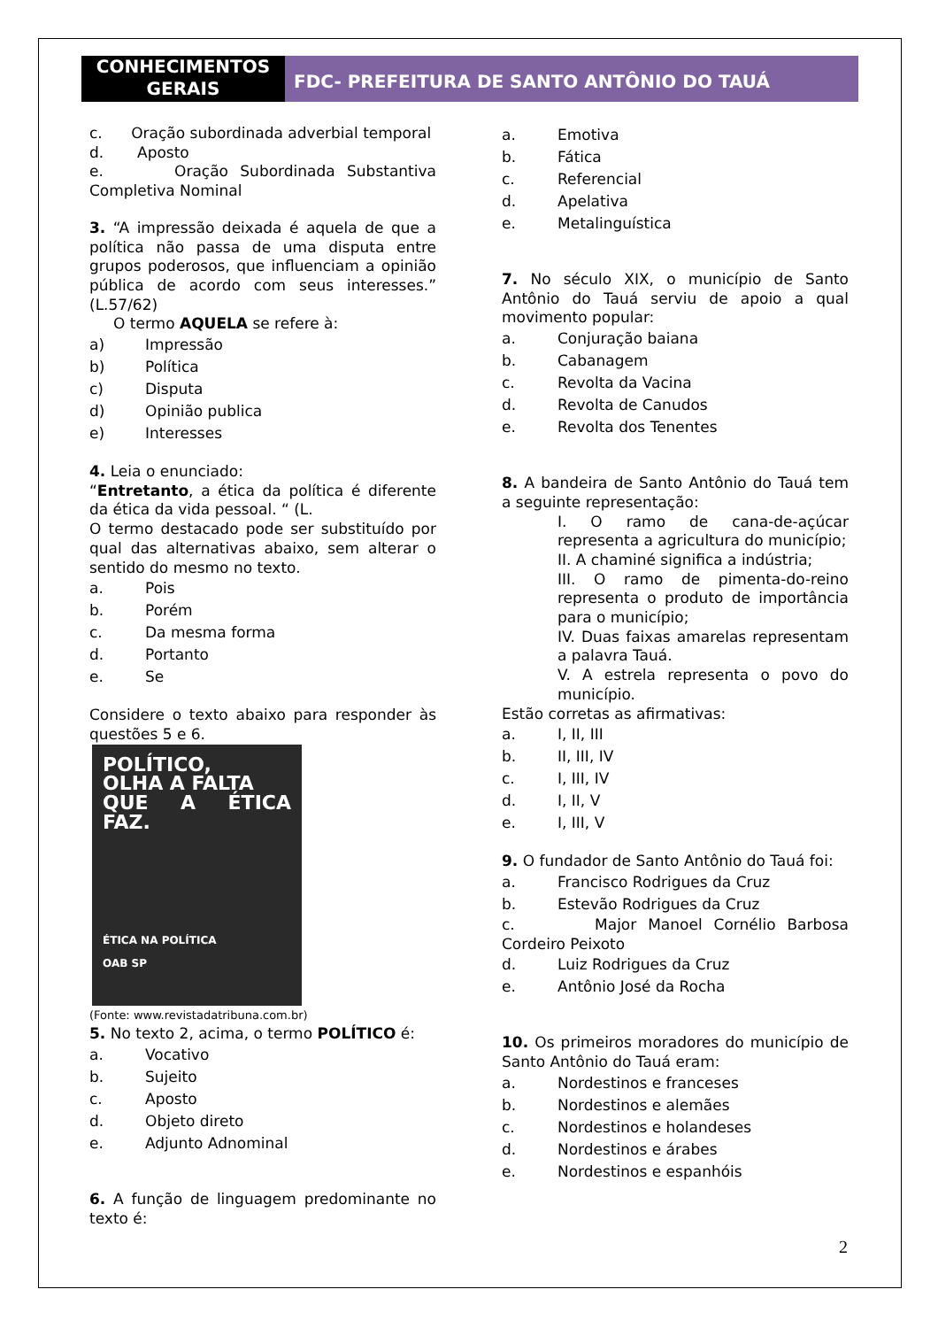CONHECIMENTOS GERAIS
FDC- PREFEITURA DE SANTO ANTÔNIO DO TAUÁ
c. Oração subordinada adverbial temporal
d. Aposto
e. Oração Subordinada Substantiva Completiva Nominal
3. “A impressão deixada é aquela de que a política não passa de uma disputa entre grupos poderosos, que influenciam a opinião pública de acordo com seus interesses.” (L.57/62)
O termo AQUELA se refere à:
a) Impressão
b) Política
c) Disputa
d) Opinião publica
e) Interesses
4. Leia o enunciado:
“Entretanto, a ética da política é diferente da ética da vida pessoal. “ (L.
O termo destacado pode ser substituído por qual das alternativas abaixo, sem alterar o sentido do mesmo no texto.
a. Pois
b. Porém
c. Da mesma forma
d. Portanto
e. Se
Considere o texto abaixo para responder às questões 5 e 6.
POLÍTICO,
OLHA A FALTA
QUE A ÉTICA FAZ.
ÉTICA NA POLÍTICA
OAB SP
(Fonte: www.revistadatribuna.com.br)
5. No texto 2, acima, o termo POLÍTICO é:
a. Vocativo
b. Sujeito
c. Aposto
d. Objeto direto
e. Adjunto Adnominal
6. A função de linguagem predominante no texto é:
a. Emotiva
b. Fática
c. Referencial
d. Apelativa
e. Metalinguística
7. No século XIX, o município de Santo Antônio do Tauá serviu de apoio a qual movimento popular:
a. Conjuração baiana
b. Cabanagem
c. Revolta da Vacina
d. Revolta de Canudos
e. Revolta dos Tenentes
8. A bandeira de Santo Antônio do Tauá tem a seguinte representação:
I. O ramo de cana-de-açúcar representa a agricultura do município;
II. A chaminé significa a indústria;
III. O ramo de pimenta-do-reino representa o produto de importância para o município;
IV. Duas faixas amarelas representam a palavra Tauá.
V. A estrela representa o povo do município.
Estão corretas as afirmativas:
a. I, II, III
b. II, III, IV
c. I, III, IV
d. I, II, V
e. I, III, V
9. O fundador de Santo Antônio do Tauá foi:
a. Francisco Rodrigues da Cruz
b. Estevão Rodrigues da Cruz
c. Major Manoel Cornélio Barbosa Cordeiro Peixoto
d. Luiz Rodrigues da Cruz
e. Antônio José da Rocha
10. Os primeiros moradores do município de Santo Antônio do Tauá eram:
a. Nordestinos e franceses
b. Nordestinos e alemães
c. Nordestinos e holandeses
d. Nordestinos e árabes
e. Nordestinos e espanhóis
2